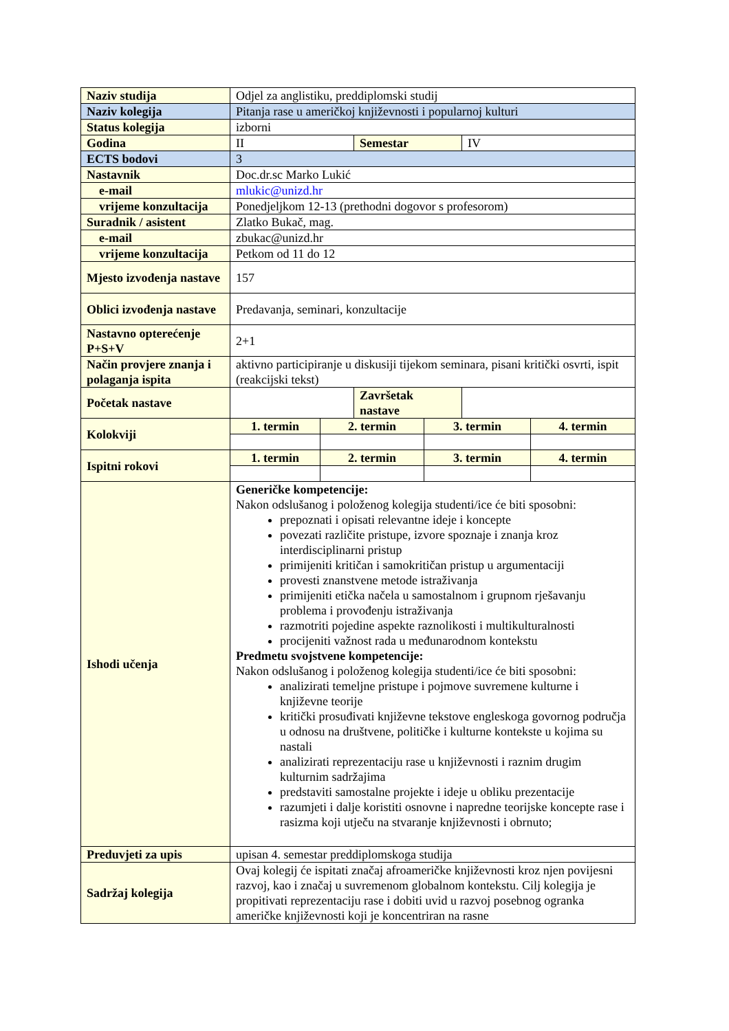| Naziv studija | Odjel za anglistiku, preddiplomski studij | | | | | |
| Naziv kolegija | Pitanja rase u američkoj književnosti i popularnoj kulturi | | | | | |
| Status kolegija | izborni | | | | | |
| Godina | II | | Semestar | | IV | |
| ECTS bodovi | 3 | | | | | |
| Nastavnik | Doc.dr.sc Marko Lukić | | | | | |
| e-mail | mlukic@unizd.hr | | | | | |
| vrijeme konzultacija | Ponedjeljkom 12-13 (prethodni dogovor s profesorom) | | | | | |
| Suradnik / asistent | Zlatko Bukač, mag. | | | | | |
| e-mail | zbukac@unizd.hr | | | | | |
| vrijeme konzultacija | Petkom od 11 do 12 | | | | | |
| Mjesto izvođenja nastave | 157 | | | | | |
| Oblici izvođenja nastave | Predavanja, seminari, konzultacije | | | | | |
| Nastavno opterećenje P+S+V | 2+1 | | | | | |
| Način provjere znanja i polaganja ispita | aktivno participiranje u diskusiji tijekom seminara, pisani kritički osvrti, ispit (reakcijski tekst) | | | | | |
| Početak nastave | | | Završetak nastave | | | |
| Kolokviji | 1. termin | 2. termin | | 3. termin | | 4. termin |
| Ispitni rokovi | 1. termin | 2. termin | | 3. termin | | 4. termin |
| Ishodi učenja | Generičke kompetencije: Nakon odslušanog i položenog kolegija studenti/ice će biti sposobni: prepoznati i opisati relevantne ideje i koncepte povezati različite pristupe, izvore spoznaje i znanja kroz interdisciplinarni pristup primijeniti kritičan i samokritičan pristup u argumentaciji provesti znanstvene metode istraživanja primijeniti etička načela u samostalnom i grupnom rješavanju problema i provođenju istraživanja razmotriti pojedine aspekte raznolikosti i multikulturalnosti procijeniti važnost rada u međunarodnom kontekstu Predmetu svojstvene kompetencije: Nakon odslušanog i položenog kolegija studenti/ice će biti sposobni: analizirati temeljne pristupe i pojmove suvremene kulturne i književne teorije kritički prosuđivati književne tekstove engleskoga govornog područja u odnosu na društvene, političke i kulturne kontekste u kojima su nastali analizirati reprezentaciju rase u književnosti i raznim drugim kulturnim sadržajima predstaviti samostalne projekte i ideje u obliku prezentacije razumjeti i dalje koristiti osnovne i napredne teorijske koncepte rase i rasizma koji utječu na stvaranje književnosti i obrnuto; | | | | | |
| Preduvjeti za upis | upisan 4. semestar preddiplomskoga studija | | | | | |
| Sadržaj kolegija | Ovaj kolegij će ispitati značaj afroameričke književnosti kroz njen povijesni razvoj, kao i značaj u suvremenom globalnom kontekstu. Cilj kolegija je propitivati reprezentaciju rase i dobiti uvid u razvoj posebnog ogranka američke književnosti koji je koncentriran na rasne | | | | | |